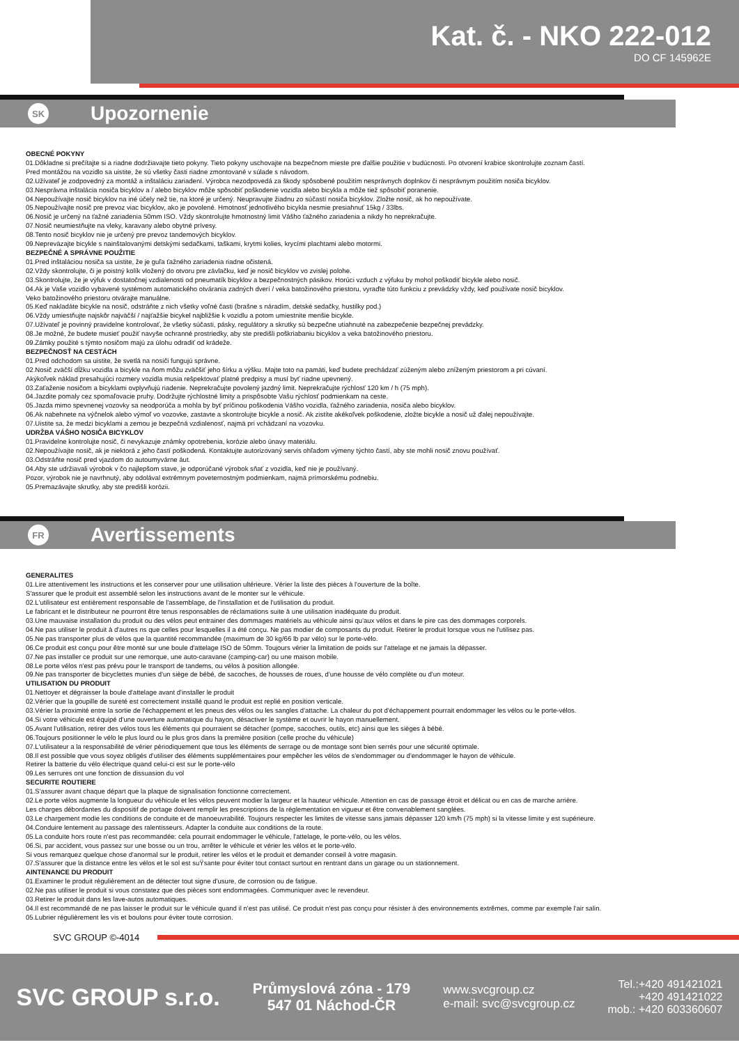Kat. č. - NKO 222-012
DO CF 145962E
SK Upozornenie
OBECNÉ POKYNY
01.Dôkladne si prečítajte si a riadne dodržiavajte tieto pokyny. Tieto pokyny uschovajte na bezpečnom mieste pre ďalšie použitie v budúcnosti. Po otvorení krabice skontrolujte zoznam častí.
Pred montážou na vozidlo sa uistite, že sú všetky časti riadne zmontované v súlade s návodom.
02.Užívateľ je zodpovedný za montáž a inštaláciu zariadení. Výrobca nezodpovedá za škody spôsobené použitím nesprávnych doplnkov či nesprávnym použitím nosiča bicyklov.
03.Nesprávna inštalácia nosiča bicyklov a / alebo bicyklov môže spôsobiť poškodenie vozidla alebo bicykla a môže tiež spôsobiť poranenie.
04.Nepoužívajte nosič bicyklov na iné účely než tie, na ktoré je určený. Neupravujte žiadnu zo súčastí nosiča bicyklov. Zložte nosič, ak ho nepoužívate.
05.Nepoužívajte nosič pre prevoz viac bicyklov, ako je povolené. Hmotnosť jednotlivého bicykla nesmie presiahnuť 15kg / 33lbs.
06.Nosič je určený na ťažné zariadenia 50mm ISO. Vždy skontrolujte hmotnostný limit Vášho ťažného zariadenia a nikdy ho neprekračujte.
07.Nosič neumiestňujte na vleky, karavany alebo obytné prívesy.
08.Tento nosič bicyklov nie je určený pre prevoz tandemových bicyklov.
09.Nepreväzajte bicykle s nainštalovanými detskými sedačkami, taškami, krytmi kolies, krycími plachtami alebo motormi.
BEZPEČNÉ A SPRÁVNE POUŽITIE
01.Pred inštaláciou nosiča sa uistite, že je guľa ťažného zariadenia riadne očistená.
02.Vždy skontrolujte, či je poistný kolík vložený do otvoru pre závlačku, keď je nosič bicyklov vo zvislej polohe.
03.Skontrolujte, že je výfuk v dostatočnej vzdialenosti od pneumatík bicyklov a bezpečnostných pásikov. Horúci vzduch z výfuku by mohol poškodiť bicykle alebo nosič.
04.Ak je Vaše vozidlo vybavené systémom automatického otvárania zadných dverí / veka batožinového priestoru, vyraďte túto funkciu z prevádzky vždy, keď používate nosič bicyklov.
Veko batožinového priestoru otvárajte manuálne.
05.Keď nakladáte bicykle na nosič, odstráňte z nich všetky voľné časti (brašne s náradím, detské sedačky, hustilky pod.)
06.Vždy umiestňujte najskôr najväčší / najťažšie bicykel najbližšie k vozidlu a potom umiestnite menšie bicykle.
07.Užívateľ je povinný pravidelne kontrolovať, že všetky súčasti, pásky, regulátory a skrutky sú bezpečne utiahnuté na zabezpečenie bezpečnej prevádzky.
08.Je možné, že budete musieť použiť navyše ochranné prostriedky, aby ste predišli poškriabaniu bicyklov a veka batožinového priestoru.
09.Zámky použité s týmto nosičom majú za úlohu odradiť od krádeže.
BEZPEČNOSŤ NA CESTÁCH
01.Pred odchodom sa uistite, že svetlá na nosiči fungujú správne.
02.Nosič zväčší dĺžku vozidla a bicykle na ňom môžu zväčšiť jeho šírku a výšku. Majte toto na pamäti, keď budete prechádzať zúženým alebo zníženým priestorom a pri cúvaní.
Akýkoľvek náklad presahujúci rozmery vozidla musia rešpektovať platné predpisy a musí byť riadne upevnený.
03.Zaťaženie nosičom a bicyklami ovplyvňujú riadenie. Neprekračujte povolený jazdný limit. Neprekračujte rýchlosť 120 km / h (75 mph).
04.Jazdite pomaly cez spomaľovacie pruhy. Dodržujte rýchlostné limity a prispôsobte Vašu rýchlosť podmienkam na ceste.
05.Jazda mimo spevnenej vozovky sa neodporúča a mohla by byť príčinou poškodenia Vášho vozidla, ťažného zariadenia, nosiča alebo bicyklov.
06.Ak nabehnete na výčnelok alebo výmoľ vo vozovke, zastavte a skontrolujte bicykle a nosič. Ak zistíte akékoľvek poškodenie, zložte bicykle a nosič už ďalej nepoužívajte.
07.Uistite sa, že medzi bicyklami a zemou je bezpečná vzdialenosť, najmä pri vchádzaní na vozovku.
UDRŽBA VÁŠHO NOSIČA BICYKLOV
01.Pravidelne kontrolujte nosič, či nevykazuje známky opotrebenia, korózie alebo únavy materiálu.
02.Nepoužívajte nosič, ak je niektorá z jeho častí poškodená. Kontaktujte autorizovaný servis ohľadom výmeny týchto častí, aby ste mohli nosič znovu používať.
03.Odstráňte nosič pred vjazdom do autoumyvárne áut.
04.Aby ste udržiavali výrobok v čo najlepšom stave, je odporúčané výrobok sňať z vozidla, keď nie je používaný.
Pozor, výrobok nie je navrhnutý, aby odolával extrémnym poveternostným podmienkam, najmä prímorskému podnebiu.
05.Premazávajte skrutky, aby ste predišli korózii.
FR Avertissements
GENERALITES
01.Lire attentivement les instructions et les conserver pour une utilisation ultérieure. Vérier la liste des pièces à l'ouverture de la boîte.
S'assurer que le produit est assemblé selon les instructions avant de le monter sur le véhicule.
02.L'utilisateur est entièrement responsable de l'assemblage, de l'installation et de l'utilisation du produit.
Le fabricant et le distributeur ne pourront être tenus responsables de réclamations suite à une utilisation inadéquate du produit.
03.Une mauvaise installation du produit ou des vélos peut entrainer des dommages matériels au véhicule ainsi qu'aux vélos et dans le pire cas des dommages corporels.
04.Ne pas utiliser le produit à d'autres ns que celles pour lesquelles il a été conçu. Ne pas modier de composants du produit. Retirer le produit lorsque vous ne l'utilisez pas.
05.Ne pas transporter plus de vélos que la quantité recommandée (maximum de 30 kg/66 lb par vélo) sur le porte-vélo.
06.Ce produit est conçu pour être monté sur une boule d'attelage ISO de 50mm. Toujours vérier la limitation de poids sur l'attelage et ne jamais la dépasser.
07.Ne pas installer ce produit sur une remorque, une auto-caravane (camping-car) ou une maison mobile.
08.Le porte vélos n'est pas prévu pour le transport de tandems, ou vélos à position allongée.
09.Ne pas transporter de bicyclettes munies d'un siège de bébé, de sacoches, de housses de roues, d'une housse de vélo complète ou d'un moteur.
UTILISATION DU PRODUIT
01.Nettoyer et dégraisser la boule d'attelage avant d'installer le produit
02.Vérier que la goupille de sureté est correctement installé quand le produit est replié en position verticale.
03.Vérier la proximité entre la sortie de l'échappement et les pneus des vélos ou les sangles d'attache. La chaleur du pot d'échappement pourrait endommager les vélos ou le porte-vélos.
04.Si votre véhicule est équipé d'une ouverture automatique du hayon, désactiver le système et ouvrir le hayon manuellement.
05.Avant l'utilisation, retirer des vélos tous les éléments qui pourraient se détacher (pompe, sacoches, outils, etc) ainsi que les sièges à bébé.
06.Toujours positionner le vélo le plus lourd ou le plus gros dans la première position (celle proche du véhicule)
07.L'utilisateur a la responsabilité de vérier périodiquement que tous les éléments de serrage ou de montage sont bien serrés pour une sécurité optimale.
08.Il est possible que vous soyez obligés d'utiliser des éléments supplémentaires pour empêcher les vélos de s'endommager ou d'endommager le hayon de véhicule.
Retirer la batterie du vélo électrique quand celui-ci est sur le porte-vélo
09.Les serrures ont une fonction de dissuasion du vol
SECURITE ROUTIERE
01.S'assurer avant chaque départ que la plaque de signalisation fonctionne correctement.
02.Le porte vélos augmente la longueur du véhicule et les vélos peuvent modier la largeur et la hauteur véhicule. Attention en cas de passage étroit et délicat ou en cas de marche arrière.
Les charges débordantes du dispositif de portage doivent remplir les prescriptions de la réglementation en vigueur et être convenablement sanglées.
03.Le chargement modie les conditions de conduite et de manoeuvrabilité. Toujours respecter les limites de vitesse sans jamais dépasser 120 km/h (75 mph) si la vitesse limite y est supérieure.
04.Conduire lentement au passage des ralentisseurs. Adapter la conduite aux conditions de la route.
05.La conduite hors route n'est pas recommandée: cela pourrait endommager le véhicule, l'attelage, le porte-vélo, ou les vélos.
06.Si, par accident, vous passez sur une bosse ou un trou, arrêter le véhicule et vérier les vélos et le porte-vélo.
Si vous remarquez quelque chose d'anormal sur le produit, retirer les vélos et le produit et demander conseil à votre magasin.
07.S'assurer que la distance entre les vélos et le sol est suŸsante pour éviter tout contact surtout en rentrant dans un garage ou un stationnement.
AINTENANCE DU PRODUIT
01.Examiner le produit régulièrement an de détecter tout signe d'usure, de corrosion ou de fatigue.
02.Ne pas utiliser le produit si vous constatez que des pièces sont endommagées. Communiquer avec le revendeur.
03.Retirer le produit dans les lave-autos automatiques.
04.Il est recommandé de ne pas laisser le produit sur le véhicule quand il n'est pas utilisé. Ce produit n'est pas conçu pour résister à des environnements extrêmes, comme par exemple l'air salin.
05.Lubrier régulièrement les vis et boulons pour éviter toute corrosion.
SVC GROUP ©-4014
SVC GROUP s.r.o.
Průmyslová zóna - 179
547 01 Náchod-ČR
www.svcgroup.cz
e-mail: svc@svcgroup.cz
Tel.:+420 491421021
+420 491421022
mob.: +420 603360607